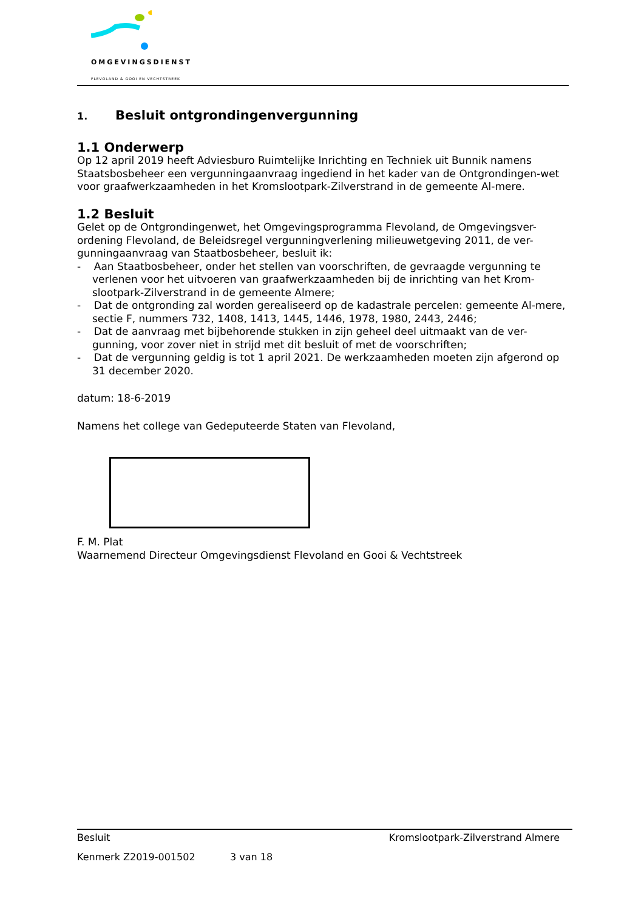OMGEVINGSDIENST
FLEVOLAND & GOOI EN VECHTSTREEK
1. Besluit ontgrondingenvergunning
1.1 Onderwerp
Op 12 april 2019 heeft Adviesburo Ruimtelijke Inrichting en Techniek uit Bunnik namens Staatsbosbeheer een vergunningaanvraag ingediend in het kader van de Ontgrondingen-wet voor graafwerkzaamheden in het Kromslootpark-Zilverstrand in de gemeente Al-mere.
1.2 Besluit
Gelet op de Ontgrondingenwet, het Omgevingsprogramma Flevoland, de Omgevingsver-ordening Flevoland, de Beleidsregel vergunningverlening milieuwetgeving 2011, de ver-gunningaanvraag van Staatbosbeheer, besluit ik:
- Aan Staatbosbeheer, onder het stellen van voorschriften, de gevraagde vergunning te verlenen voor het uitvoeren van graafwerkzaamheden bij de inrichting van het Krom-slootpark-Zilverstrand in de gemeente Almere;
- Dat de ontgronding zal worden gerealiseerd op de kadastrale percelen: gemeente Al-mere, sectie F, nummers 732, 1408, 1413, 1445, 1446, 1978, 1980, 2443, 2446;
- Dat de aanvraag met bijbehorende stukken in zijn geheel deel uitmaakt van de ver-gunning, voor zover niet in strijd met dit besluit of met de voorschriften;
- Dat de vergunning geldig is tot 1 april 2021. De werkzaamheden moeten zijn afgerond op 31 december 2020.
datum: 18-6-2019
Namens het college van Gedeputeerde Staten van Flevoland,
F. M. Plat
Waarnemend Directeur Omgevingsdienst Flevoland en Gooi & Vechtstreek
Besluit Kromslootpark-Zilverstrand Almere
Kenmerk Z2019-001502 3 van 18